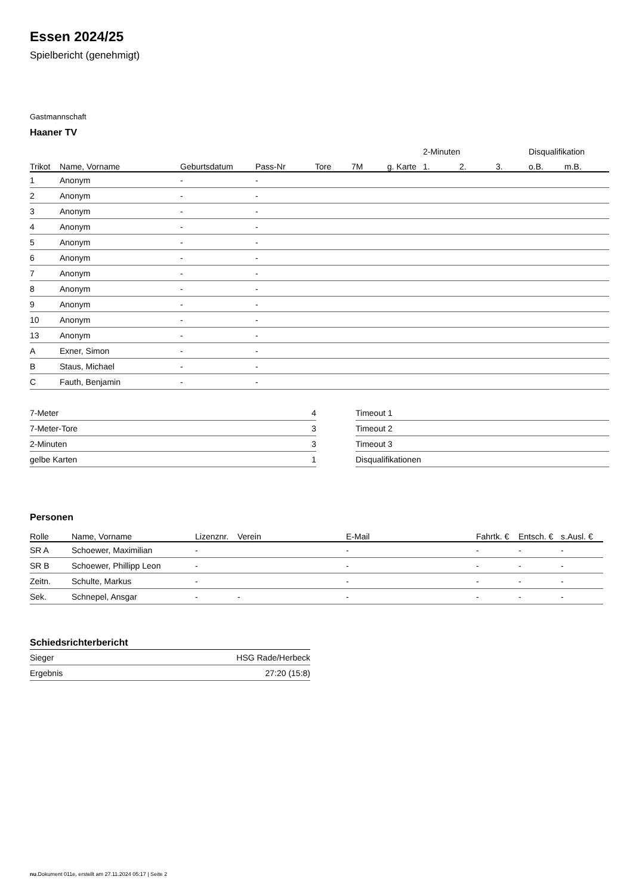Essen 2024/25
Spielbericht (genehmigt)
Gastmannschaft
Haaner TV
| | | | | | | | 2-Minuten | | | Disqualifikation | |
| --- | --- | --- | --- | --- | --- | --- | --- | --- | --- | --- | --- |
| Trikot | Name, Vorname | Geburtsdatum | Pass-Nr | Tore | 7M | g. Karte | 1. | 2. | 3. | o.B. | m.B. |
| 1 | Anonym | - | - | | | | | | | | |
| 2 | Anonym | - | - | | | | | | | | |
| 3 | Anonym | - | - | | | | | | | | |
| 4 | Anonym | - | - | | | | | | | | |
| 5 | Anonym | - | - | | | | | | | | |
| 6 | Anonym | - | - | | | | | | | | |
| 7 | Anonym | - | - | | | | | | | | |
| 8 | Anonym | - | - | | | | | | | | |
| 9 | Anonym | - | - | | | | | | | | |
| 10 | Anonym | - | - | | | | | | | | |
| 13 | Anonym | - | - | | | | | | | | |
| A | Exner, Simon | - | - | | | | | | | | |
| B | Staus, Michael | - | - | | | | | | | | |
| C | Fauth, Benjamin | - | - | | | | | | | | |
| 7-Meter | 4 |
| 7-Meter-Tore | 3 |
| 2-Minuten | 3 |
| gelbe Karten | 1 |
| Timeout 1 |
| Timeout 2 |
| Timeout 3 |
| Disqualifikationen |
Personen
| Rolle | Name, Vorname | Lizenznr. | Verein | E-Mail | Fahrtk. € | Entsch. € | s.Ausl. € |
| --- | --- | --- | --- | --- | --- | --- | --- |
| SR A | Schoewer, Maximilian | - | | - | - | - | - |
| SR B | Schoewer, Phillipp Leon | - | | - | - | - | - |
| Zeitn. | Schulte, Markus | - | | - | - | - | - |
| Sek. | Schnepel, Ansgar | - | - | - | - | - | - |
Schiedsrichterbericht
| Sieger | HSG Rade/Herbeck |
| Ergebnis | 27:20 (15:8) |
nu.Dokument 011e, erstellt am 27.11.2024 05:17 | Seite 2